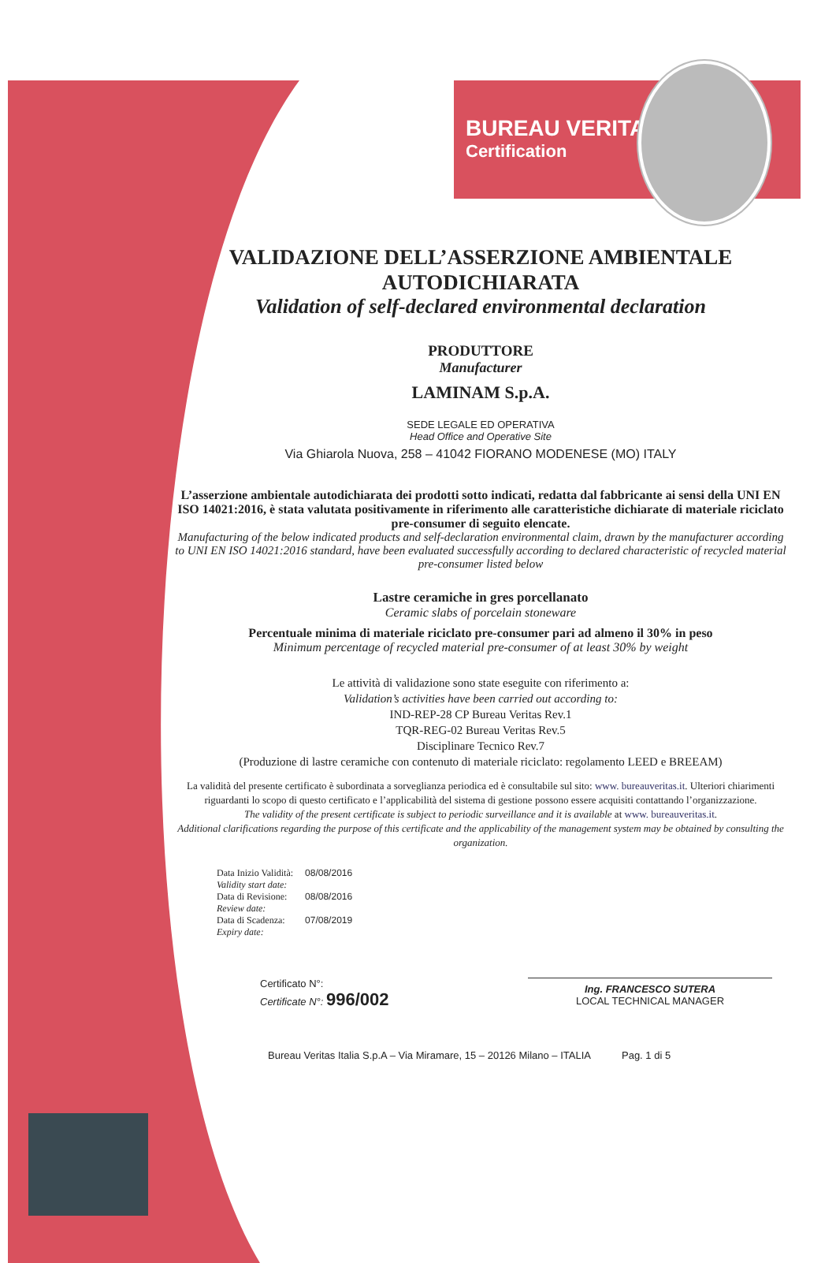BUREAU VERITAS
Certification
VALIDAZIONE DELL’ASSERZIONE AMBIENTALE
AUTODICHIARATA
Validation of self-declared environmental declaration
PRODUTTORE
Manufacturer
LAMINAM S.p.A.
SEDE LEGALE ED OPERATIVA
Head Office and Operative Site
Via Ghiarola Nuova, 258 – 41042 FIORANO MODENESE (MO) ITALY
L’asserzione ambientale autodichiarata dei prodotti sotto indicati, redatta dal fabbricante ai sensi della UNI EN ISO 14021:2016, è stata valutata positivamente in riferimento alle caratteristiche dichiarate di materiale riciclato pre-consumer di seguito elencate.
Manufacturing of the below indicated products and self-declaration environmental claim, drawn by the manufacturer according to UNI EN ISO 14021:2016 standard, have been evaluated successfully according to declared characteristic of recycled material pre-consumer listed below
Lastre ceramiche in gres porcellanato
Ceramic slabs of porcelain stoneware
Percentuale minima di materiale riciclato pre-consumer pari ad almeno il 30% in peso
Minimum percentage of recycled material pre-consumer of at least 30% by weight
Le attività di validazione sono state eseguite con riferimento a:
Validation’s activities have been carried out according to:
IND-REP-28 CP Bureau Veritas Rev.1
TQR-REG-02 Bureau Veritas Rev.5
Disciplinare Tecnico Rev.7
(Produzione di lastre ceramiche con contenuto di materiale riciclato: regolamento LEED e BREEAM)
La validità del presente certificato è subordinata a sorveglianza periodica ed è consultabile sul sito: www. bureauveritas.it. Ulteriori chiarimenti riguardanti lo scopo di questo certificato e l’applicabilità del sistema di gestione possono essere acquisiti contattando l’organizzazione.
The validity of the present certificate is subject to periodic surveillance and it is available at www. bureauveritas.it.
Additional clarifications regarding the purpose of this certificate and the applicability of the management system may be obtained by consulting the organization.
| Data Inizio Validità: Validity start date: | 08/08/2016 |
| Data di Revisione: Review date: | 08/08/2016 |
| Data di Scadenza: Expiry date: | 07/08/2019 |
Certificato N°:
Certificate N°: 996/002
Ing. FRANCESCO SUTERA
LOCAL TECHNICAL MANAGER
Bureau Veritas Italia S.p.A – Via Miramare, 15 – 20126 Milano – ITALIA Pag. 1 di 5